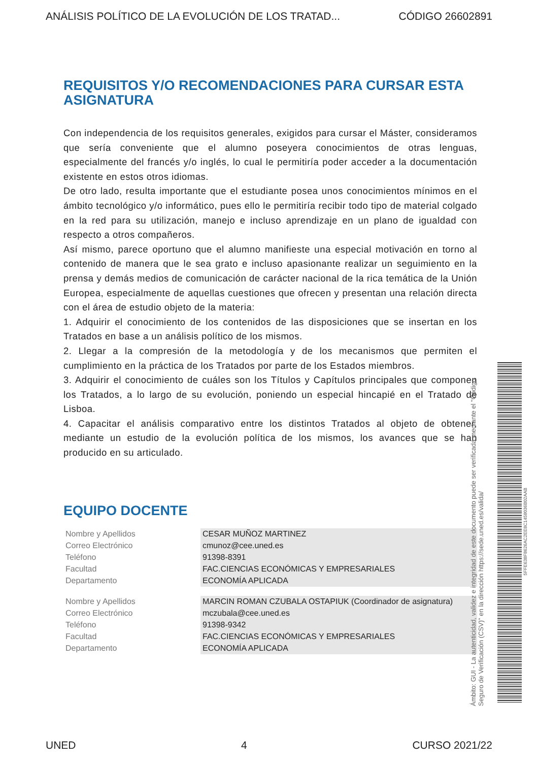ANÁLISIS POLÍTICO DE LA EVOLUCIÓN DE LOS TRATAD... CÓDIGO 26602891
REQUISITOS Y/O RECOMENDACIONES PARA CURSAR ESTA ASIGNATURA
Con independencia de los requisitos generales, exigidos para cursar el Máster, consideramos que sería conveniente que el alumno poseyera conocimientos de otras lenguas, especialmente del francés y/o inglés, lo cual le permitiría poder acceder a la documentación existente en estos otros idiomas.
De otro lado, resulta importante que el estudiante posea unos conocimientos mínimos en el ámbito tecnológico y/o informático, pues ello le permitiría recibir todo tipo de material colgado en la red para su utilización, manejo e incluso aprendizaje en un plano de igualdad con respecto a otros compañeros.
Así mismo, parece oportuno que el alumno manifieste una especial motivación en torno al contenido de manera que le sea grato e incluso apasionante realizar un seguimiento en la prensa y demás medios de comunicación de carácter nacional de la rica temática de la Unión Europea, especialmente de aquellas cuestiones que ofrecen y presentan una relación directa con el área de estudio objeto de la materia:
1. Adquirir el conocimiento de los contenidos de las disposiciones que se insertan en los Tratados en base a un análisis político de los mismos.
2. Llegar a la compresión de la metodología y de los mecanismos que permiten el cumplimiento en la práctica de los Tratados por parte de los Estados miembros.
3. Adquirir el conocimiento de cuáles son los Títulos y Capítulos principales que componen los Tratados, a lo largo de su evolución, poniendo un especial hincapié en el Tratado de Lisboa.
4. Capacitar el análisis comparativo entre los distintos Tratados al objeto de obtener, mediante un estudio de la evolución política de los mismos, los avances que se han producido en su articulado.
EQUIPO DOCENTE
| Nombre y Apellidos | CESAR MUÑOZ MARTINEZ |
| Correo Electrónico | cmunoz@cee.uned.es |
| Teléfono | 91398-8391 |
| Facultad | FAC.CIENCIAS ECONÓMICAS Y EMPRESARIALES |
| Departamento | ECONOMÍA APLICADA |
| Nombre y Apellidos | MARCIN ROMAN CZUBALA OSTAPIUK (Coordinador de asignatura) |
| Correo Electrónico | mczubala@cee.uned.es |
| Teléfono | 91398-9342 |
| Facultad | FAC.CIENCIAS ECONÓMICAS Y EMPRESARIALES |
| Departamento | ECONOMÍA APLICADA |
Ámbito: GUI - La autenticidad, validez e integridad de este documento puede ser verificada mediante el "Código Seguro de Verificación (CSV)" en la dirección https://sede.uned.es/valida/
5FFE638F8626AC2EE8C1458036B02AAB
UNED 4 CURSO 2021/22